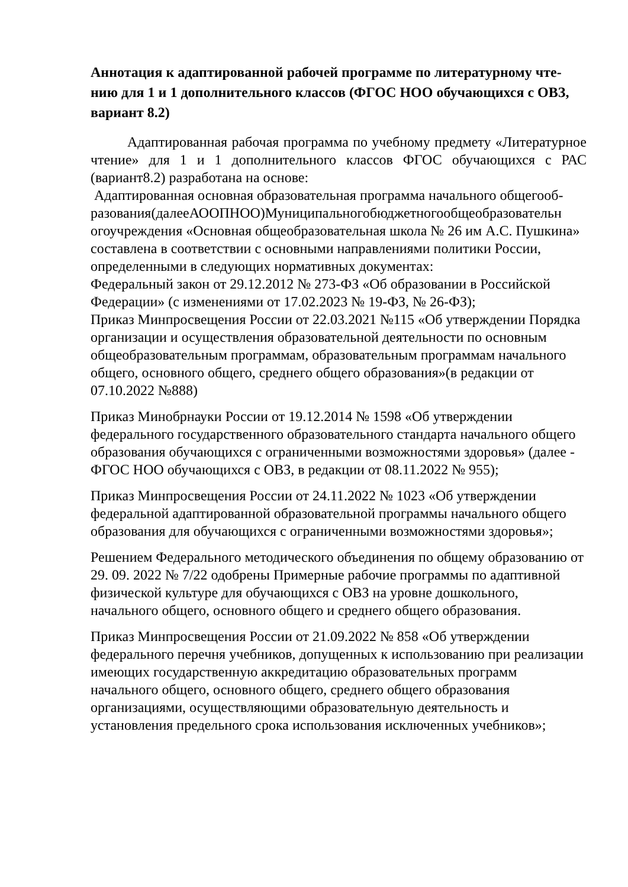Аннотация к адаптированной рабочей программе по литературному чте-нию для 1 и 1 дополнительного классов (ФГОС НОО обучающихся с ОВЗ, вариант 8.2)
Адаптированная рабочая программа по учебному предмету «Литературное чтение» для 1 и 1 дополнительного классов ФГОС обучающихся с РАС (вариант8.2) разработана на основе:
Адаптированная основная образовательная программа начального общегооб-разования(далееАООПНОО)Муниципальногобюджетногообщеобразовательн огоучреждения «Основная общеобразовательная школа № 26 им А.С. Пушкина» составлена в соответствии с основными направлениями политики России, определенными в следующих нормативных документах:
Федеральный закон от 29.12.2012 № 273-ФЗ «Об образовании в Российской Федерации» (с изменениями от 17.02.2023 № 19-ФЗ, № 26-ФЗ);
Приказ Минпросвещения России от 22.03.2021 №115 «Об утверждении Порядка организации и осуществления образовательной деятельности по основным общеобразовательным программам, образовательным программам начального общего, основного общего, среднего общего образования»(в редакции от 07.10.2022 №888)
Приказ Минобрнауки России от 19.12.2014 № 1598 «Об утверждении федерального государственного образовательного стандарта начального общего образования обучающихся с ограниченными возможностями здоровья» (далее - ФГОС НОО обучающихся с ОВЗ, в редакции от 08.11.2022 № 955);
Приказ Минпросвещения России от 24.11.2022 № 1023 «Об утверждении федеральной адаптированной образовательной программы начального общего образования для обучающихся с ограниченными возможностями здоровья»;
Решением Федерального методического объединения по общему образованию от 29. 09. 2022 № 7/22 одобрены Примерные рабочие программы по адаптивной физической культуре для обучающихся с ОВЗ на уровне дошкольного, начального общего, основного общего и среднего общего образования.
Приказ Минпросвещения России от 21.09.2022 № 858 «Об утверждении федерального перечня учебников, допущенных к использованию при реализации имеющих государственную аккредитацию образовательных программ начального общего, основного общего, среднего общего образования организациями, осуществляющими образовательную деятельность и установления предельного срока использования исключенных учебников»;